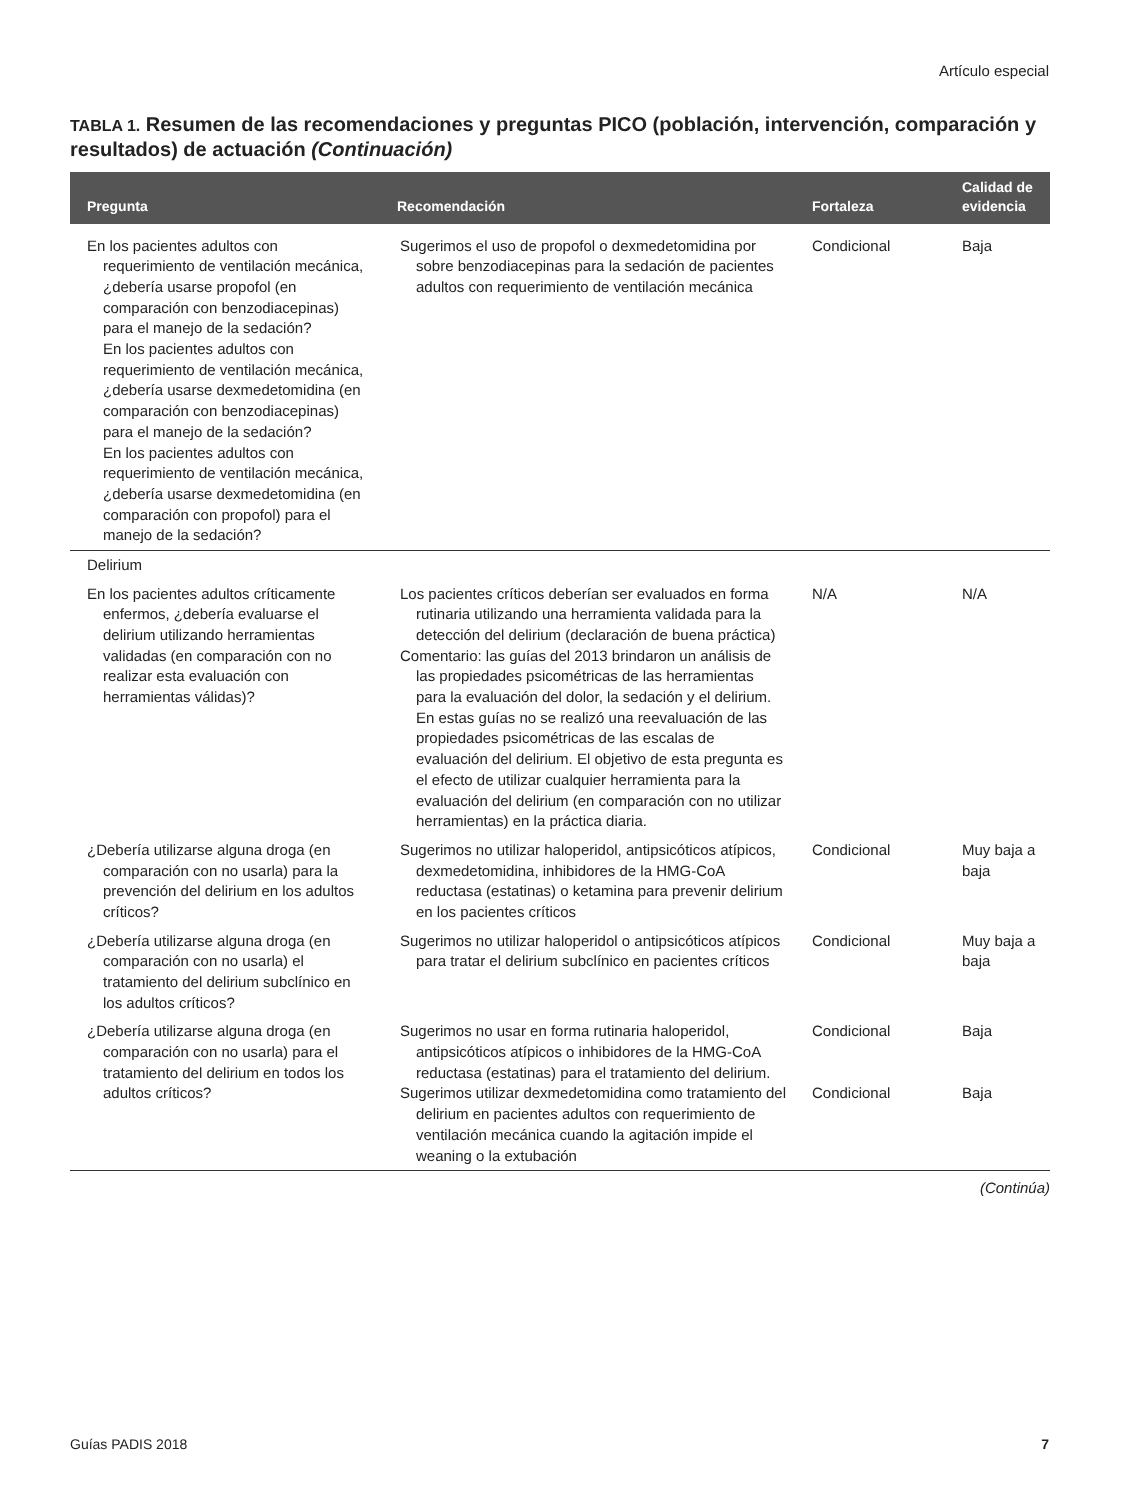Artículo especial
TABLA 1. Resumen de las recomendaciones y preguntas PICO (población, intervención, comparación y resultados) de actuación (Continuación)
| Pregunta | Recomendación | Fortaleza | Calidad de evidencia |
| --- | --- | --- | --- |
| En los pacientes adultos con requerimiento de ventilación mecánica, ¿debería usarse propofol (en comparación con benzodiacepinas) para el manejo de la sedación? En los pacientes adultos con requerimiento de ventilación mecánica, ¿debería usarse dexmedetomidina (en comparación con benzodiacepinas) para el manejo de la sedación? En los pacientes adultos con requerimiento de ventilación mecánica, ¿debería usarse dexmedetomidina (en comparación con propofol) para el manejo de la sedación? | Sugerimos el uso de propofol o dexmedetomidina por sobre benzodiacepinas para la sedación de pacientes adultos con requerimiento de ventilación mecánica | Condicional | Baja |
| Delirium | | | |
| En los pacientes adultos críticamente enfermos, ¿debería evaluarse el delirium utilizando herramientas validadas (en comparación con no realizar esta evaluación con herramientas válidas)? | Los pacientes críticos deberían ser evaluados en forma rutinaria utilizando una herramienta validada para la detección del delirium (declaración de buena práctica) Comentario: las guías del 2013 brindaron un análisis de las propiedades psicométricas de las herramientas para la evaluación del dolor, la sedación y el delirium. En estas guías no se realizó una reevaluación de las propiedades psicométricas de las escalas de evaluación del delirium. El objetivo de esta pregunta es el efecto de utilizar cualquier herramienta para la evaluación del delirium (en comparación con no utilizar herramientas) en la práctica diaria. | N/A | N/A |
| ¿Debería utilizarse alguna droga (en comparación con no usarla) para la prevención del delirium en los adultos críticos? | Sugerimos no utilizar haloperidol, antipsicóticos atípicos, dexmedetomidina, inhibidores de la HMG-CoA reductasa (estatinas) o ketamina para prevenir delirium en los pacientes críticos | Condicional | Muy baja a baja |
| ¿Debería utilizarse alguna droga (en comparación con no usarla) el tratamiento del delirium subclínico en los adultos críticos? | Sugerimos no utilizar haloperidol o antipsicóticos atípicos para tratar el delirium subclínico en pacientes críticos | Condicional | Muy baja a baja |
| ¿Debería utilizarse alguna droga (en comparación con no usarla) para el tratamiento del delirium en todos los adultos críticos? | Sugerimos no usar en forma rutinaria haloperidol, antipsicóticos atípicos o inhibidores de la HMG-CoA reductasa (estatinas) para el tratamiento del delirium. Sugerimos utilizar dexmedetomidina como tratamiento del delirium en pacientes adultos con requerimiento de ventilación mecánica cuando la agitación impide el weaning o la extubación | Condicional Condicional | Baja Baja |
(Continúa)
Guías PADIS 2018 7